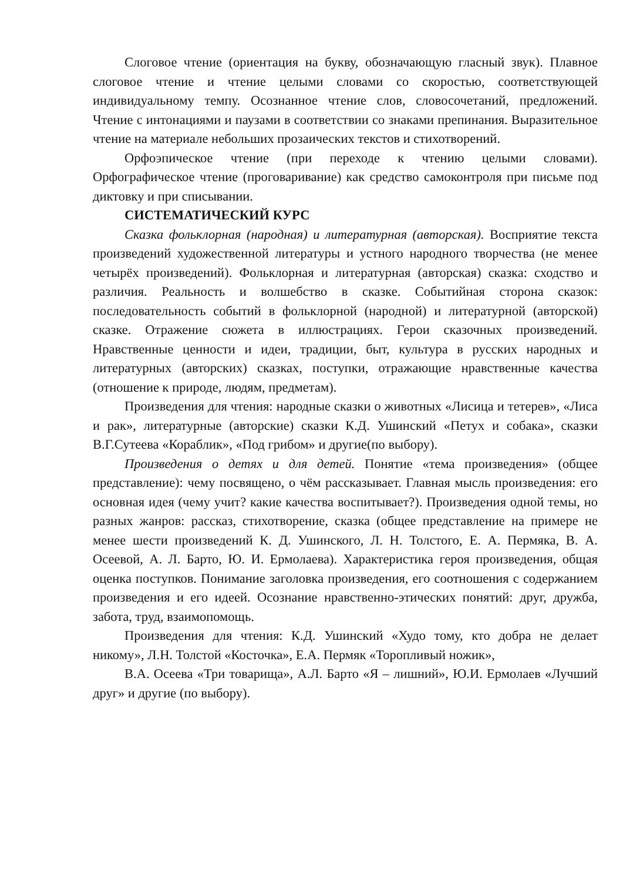Слоговое чтение (ориентация на букву, обозначающую гласный звук). Плавное слоговое чтение и чтение целыми словами со скоростью, соответствующей индивидуальному темпу. Осознанное чтение слов, словосочетаний, предложений. Чтение с интонациями и паузами в соответствии со знаками препинания. Выразительное чтение на материале небольших прозаических текстов и стихотворений.
Орфоэпическое чтение (при переходе к чтению целыми словами). Орфографическое чтение (проговаривание) как средство самоконтроля при письме под диктовку и при списывании.
СИСТЕМАТИЧЕСКИЙ КУРС
Сказка фольклорная (народная) и литературная (авторская). Восприятие текста произведений художественной литературы и устного народного творчества (не менее четырёх произведений). Фольклорная и литературная (авторская) сказка: сходство и различия. Реальность и волшебство в сказке. Событийная сторона сказок: последовательность событий в фольклорной (народной) и литературной (авторской) сказке. Отражение сюжета в иллюстрациях. Герои сказочных произведений. Нравственные ценности и идеи, традиции, быт, культура в русских народных и литературных (авторских) сказках, поступки, отражающие нравственные качества (отношение к природе, людям, предметам).
Произведения для чтения: народные сказки о животных «Лисица и тетерев», «Лиса и рак», литературные (авторские) сказки К.Д. Ушинский «Петух и собака», сказки В.Г.Сутеева «Кораблик», «Под грибом» и другие(по выбору).
Произведения о детях и для детей. Понятие «тема произведения» (общее представление): чему посвящено, о чём рассказывает. Главная мысль произведения: его основная идея (чему учит? какие качества воспитывает?). Произведения одной темы, но разных жанров: рассказ, стихотворение, сказка (общее представление на примере не менее шести произведений К. Д. Ушинского, Л. Н. Толстого, Е. А. Пермяка, В. А. Осеевой, А. Л. Барто, Ю. И. Ермолаева). Характеристика героя произведения, общая оценка поступков. Понимание заголовка произведения, его соотношения с содержанием произведения и его идеей. Осознание нравственно-этических понятий: друг, дружба, забота, труд, взаимопомощь.
Произведения для чтения: К.Д. Ушинский «Худо тому, кто добра не делает никому», Л.Н. Толстой «Косточка», Е.А. Пермяк «Торопливый ножик»,
В.А. Осеева «Три товарища», А.Л. Барто «Я – лишний», Ю.И. Ермолаев «Лучший друг» и другие (по выбору).